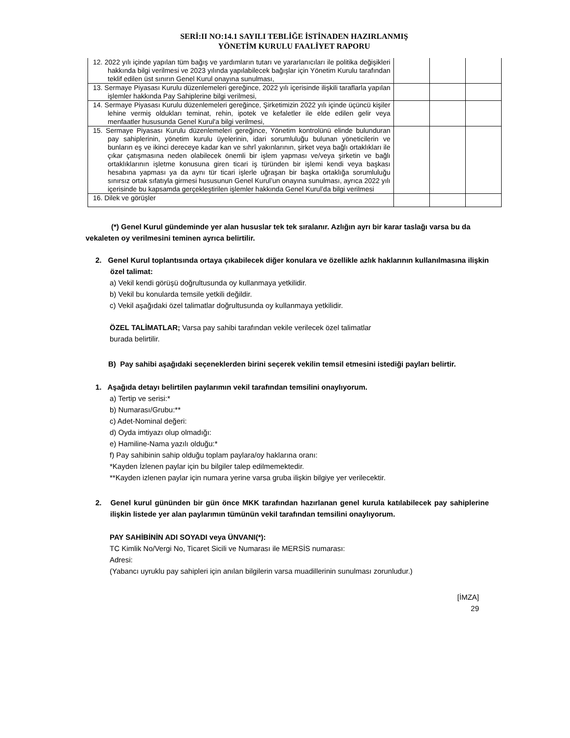SERİ:II NO:14.1 SAYILI TEBLİĞE İSTİNADEN HAZIRLANMIŞ
YÖNETİM KURULU FAALİYET RAPORU
| 12. 2022 yılı içinde yapılan tüm bağış ve yardımların tutarı ve yararlanıcıları ile politika değişikleri hakkında bilgi verilmesi ve 2023 yılında yapılabilecek bağışlar için Yönetim Kurulu tarafından teklif edilen üst sınırın Genel Kurul onayına sunulması, | | | |
| 13. Sermaye Piyasası Kurulu düzenlemeleri gereğince, 2022 yılı içerisinde ilişkili taraflarla yapılan işlemler hakkında Pay Sahiplerine bilgi verilmesi, | | | |
| 14. Sermaye Piyasası Kurulu düzenlemeleri gereğince, Şirketimizin 2022 yılı içinde üçüncü kişiler lehine vermiş oldukları teminat, rehin, ipotek ve kefaletler ile elde edilen gelir veya menfaatler hususunda Genel Kurul'a bilgi verilmesi, | | | |
| 15. Sermaye Piyasası Kurulu düzenlemeleri gereğince, Yönetim kontrolünü elinde bulunduran pay sahiplerinin, yönetim kurulu üyelerinin, idari sorumluluğu bulunan yöneticilerin ve bunların eş ve ikinci dereceye kadar kan ve sıhrî yakınlarının, şirket veya bağlı ortaklıkları ile çıkar çatışmasına neden olabilecek önemli bir işlem yapması ve/veya şirketin ve bağlı ortaklıklarının işletme konusuna giren ticari iş türünden bir işlemi kendi veya başkası hesabına yapması ya da aynı tür ticari işlerle uğraşan bir başka ortaklığa sorumluluğu sınırsız ortak sıfatıyla girmesi hususunun Genel Kurul’un onayına sunulması, ayrıca 2022 yılı içerisinde bu kapsamda gerçekleştirilen işlemler hakkında Genel Kurul’da bilgi verilmesi | | | |
| 16. Dilek ve görüşler | | | |
(*) Genel Kurul gündeminde yer alan hususlar tek tek sıralanır. Azlığın ayrı bir karar taslağı varsa bu da vekaleten oy verilmesini teminen ayrıca belirtilir.
2. Genel Kurul toplantısında ortaya çıkabilecek diğer konulara ve özellikle azlık haklarının kullanılmasına ilişkin özel talimat:
a) Vekil kendi görüşü doğrultusunda oy kullanmaya yetkilidir.
b) Vekil bu konularda temsile yetkili değildir.
c) Vekil aşağıdaki özel talimatlar doğrultusunda oy kullanmaya yetkilidir.
ÖZEL TALİMATLAR; Varsa pay sahibi tarafından vekile verilecek özel talimatlar burada belirtilir.
B) Pay sahibi aşağıdaki seçeneklerden birini seçerek vekilin temsil etmesini istediği payları belirtir.
1. Aşağıda detayı belirtilen paylarımın vekil tarafından temsilini onaylıyorum.
a) Tertip ve serisi:*
b) Numarası/Grubu:**
c) Adet-Nominal değeri:
d) Oyda imtiyazı olup olmadığı:
e) Hamiline-Nama yazılı olduğu:*
f) Pay sahibinin sahip olduğu toplam paylara/oy haklarına oranı:
*Kayden İzlenen paylar için bu bilgiler talep edilmemektedir.
**Kayden izlenen paylar için numara yerine varsa gruba ilişkin bilgiye yer verilecektir.
2. Genel kurul gününden bir gün önce MKK tarafından hazırlanan genel kurula katılabilecek pay sahiplerine ilişkin listede yer alan paylarımın tümünün vekil tarafından temsilini onaylıyorum.
PAY SAHİBİNİN ADI SOYADI veya ÜNVANI(*):
TC Kimlik No/Vergi No, Ticaret Sicili ve Numarası ile MERSİS numarası:
Adresi:
(Yabancı uyruklu pay sahipleri için anılan bilgilerin varsa muadillerinin sunulması zorunludur.)
[İMZA]
29